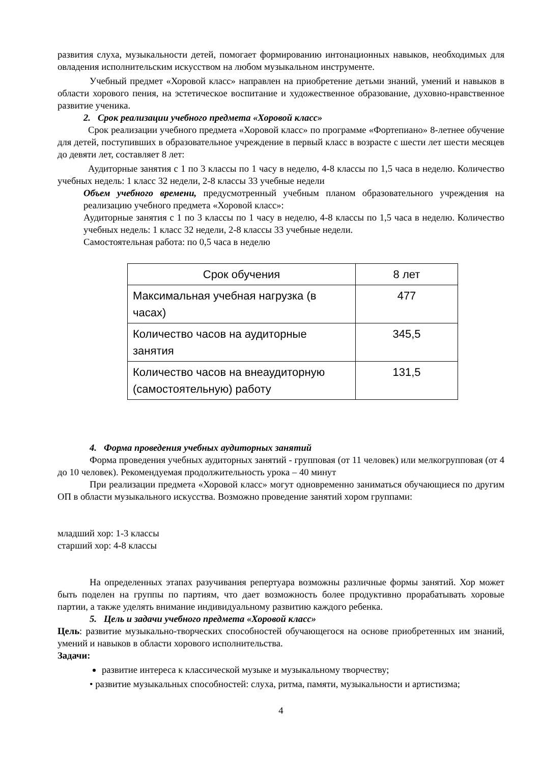развития слуха, музыкальности детей, помогает формированию интонационных навыков, необходимых для овладения исполнительским искусством на любом музыкальном инструменте.
Учебный предмет «Хоровой класс» направлен на приобретение детьми знаний, умений и навыков в области хорового пения, на эстетическое воспитание и художественное образование, духовно-нравственное развитие ученика.
2. Срок реализации учебного предмета «Хоровой класс»
Срок реализации учебного предмета «Хоровой класс» по программе «Фортепиано» 8-летнее обучение для детей, поступивших в образовательное учреждение в первый класс в возрасте с шести лет шести месяцев до девяти лет, составляет 8 лет:
Аудиторные занятия с 1 по 3 классы по 1 часу в неделю, 4-8 классы по 1,5 часа в неделю. Количество учебных недель: 1 класс 32 недели, 2-8 классы 33 учебные недели
Объем учебного времени, предусмотренный учебным планом образовательного учреждения на реализацию учебного предмета «Хоровой класс»:
Аудиторные занятия с 1 по 3 классы по 1 часу в неделю, 4-8 классы по 1,5 часа в неделю. Количество учебных недель: 1 класс 32 недели, 2-8 классы 33 учебные недели.
Самостоятельная работа: по 0,5 часа в неделю
| Срок обучения | 8 лет |
| Максимальная учебная нагрузка (в часах) | 477 |
| Количество часов на аудиторные занятия | 345,5 |
| Количество часов на внеаудиторную (самостоятельную) работу | 131,5 |
4. Форма проведения учебных аудиторных занятий
Форма проведения учебных аудиторных занятий - групповая (от 11 человек) или мелкогрупповая (от 4 до 10 человек). Рекомендуемая продолжительность урока – 40 минут
При реализации предмета «Хоровой класс» могут одновременно заниматься обучающиеся по другим ОП в области музыкального искусства. Возможно проведение занятий хором группами:
младший хор: 1-3 классы
старший хор: 4-8 классы
На определенных этапах разучивания репертуара возможны различные формы занятий. Хор может быть поделен на группы по партиям, что дает возможность более продуктивно прорабатывать хоровые партии, а также уделять внимание индивидуальному развитию каждого ребенка.
5. Цель и задачи учебного предмета «Хоровой класс»
Цель: развитие музыкально-творческих способностей обучающегося на основе приобретенных им знаний, умений и навыков в области хорового исполнительства.
Задачи:
развитие интереса к классической музыке и музыкальному творчеству;
• развитие музыкальных способностей: слуха, ритма, памяти, музыкальности и артистизма;
4